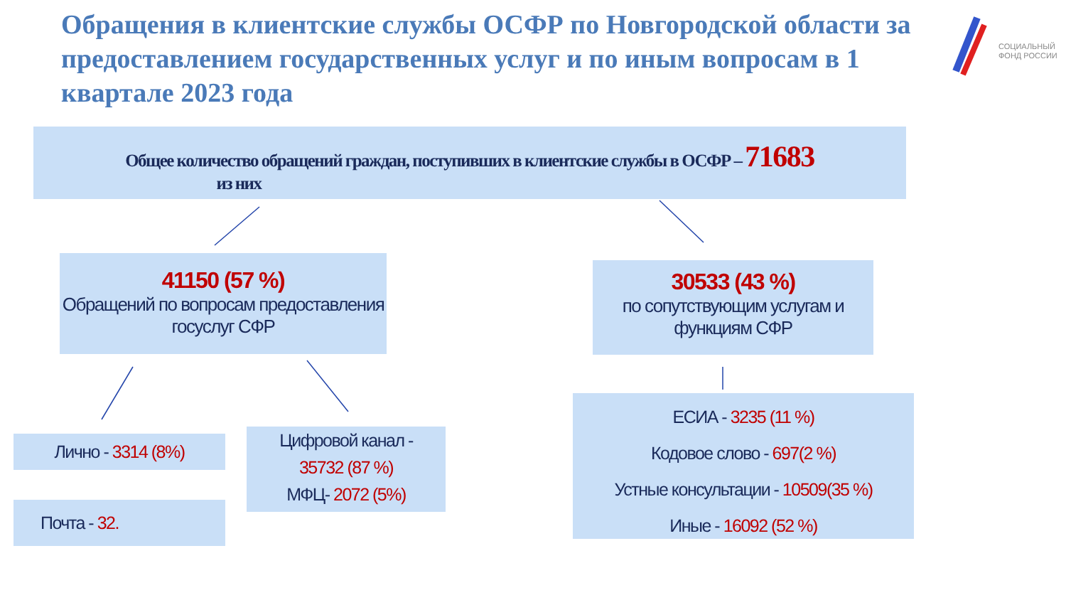Обращения в клиентские службы ОСФР по Новгородской области за предоставлением государственных услуг и по иным вопросам в 1 квартале 2023 года
СОЦИАЛЬНЫЙ
ФОНД РОССИИ
Общее количество обращений граждан, поступивших в клиентские службы в ОСФР – 71683
из них
41150 (57 %)
Обращений по вопросам предоставления госуслуг СФР
30533 (43 %)
по сопутствующим услугам и функциям СФР
Лично - 3314 (8%)
Почта - 32.
Цифровой канал -
35732 (87 %)
МФЦ- 2072 (5%)
ЕСИА - 3235 (11 %)
Кодовое слово - 697(2 %)
Устные консультации - 10509(35 %)
Иные - 16092 (52 %)